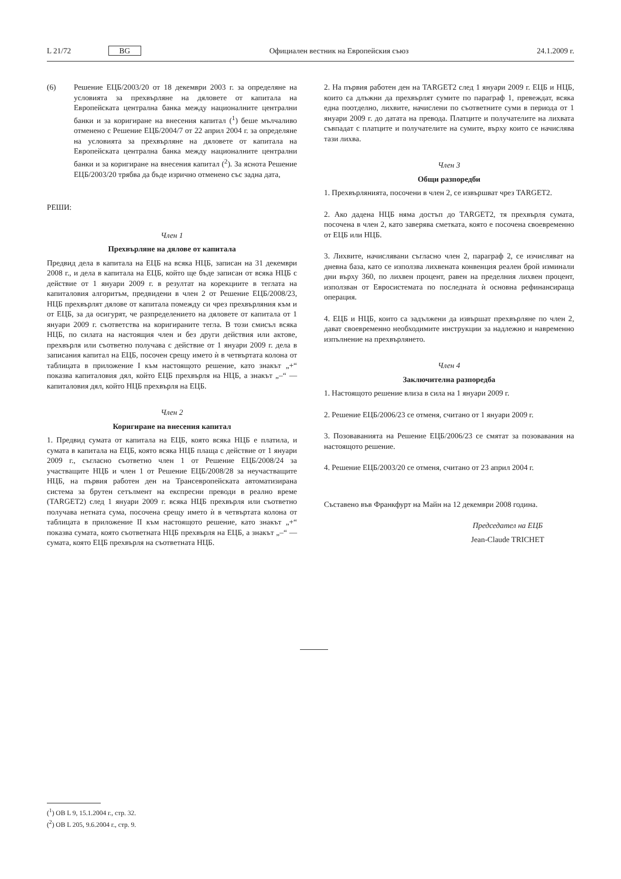L 21/72 BG Официален вестник на Европейския съюз 24.1.2009 г.
(6) Решение ЕЦБ/2003/20 от 18 декември 2003 г. за определяне на условията за прехвърляне на дяловете от капитала на Европейската централна банка между националните централни банки и за коригиране на внесения капитал (<sup>1</sup>) беше мълчаливо отменено с Решение ЕЦБ/2004/7 от 22 април 2004 г. за определяне на условията за прехвърляне на дяловете от капитала на Европейската централна банка между националните централни банки и за коригиране на внесения капитал (<sup>2</sup>). За яснота Решение ЕЦБ/2003/20 трябва да бъде изрично отменено със задна дата,
РЕШИ:
Член 1
Прехвърляне на дялове от капитала
Предвид дела в капитала на ЕЦБ на всяка НЦБ, записан на 31 декември 2008 г., и дела в капитала на ЕЦБ, който ще бъде записан от всяка НЦБ с действие от 1 януари 2009 г. в резултат на корекциите в теглата на капиталовия алгоритъм, предвидени в член 2 от Решение ЕЦБ/2008/23, НЦБ прехвърлят дялове от капитала помежду си чрез прехвърляния към и от ЕЦБ, за да осигурят, че разпределението на дяловете от капитала от 1 януари 2009 г. съответства на коригираните тегла. В този смисъл всяка НЦБ, по силата на настоящия член и без други действия или актове, прехвърля или съответно получава с действие от 1 януари 2009 г. дела в записания капитал на ЕЦБ, посочен срещу името ѝ в четвъртата колона от таблицата в приложение I към настоящото решение, като знакът „+“ показва капиталовия дял, който ЕЦБ прехвърля на НЦБ, а знакът „–“ — капиталовия дял, който НЦБ прехвърля на ЕЦБ.
Член 2
Коригиране на внесения капитал
1. Предвид сумата от капитала на ЕЦБ, която всяка НЦБ е платила, и сумата в капитала на ЕЦБ, която всяка НЦБ плаща с действие от 1 януари 2009 г., съгласно съответно член 1 от Решение ЕЦБ/2008/24 за участващите НЦБ и член 1 от Решение ЕЦБ/2008/28 за неучастващите НЦБ, на първия работен ден на Трансевропейската автоматизирана система за брутен сетълмент на експресни преводи в реално време (TARGET2) след 1 януари 2009 г. всяка НЦБ прехвърля или съответно получава нетната сума, посочена срещу името ѝ в четвъртата колона от таблицата в приложение II към настоящото решение, като знакът „+“ показва сумата, която съответната НЦБ прехвърля на ЕЦБ, а знакът „–“ — сумата, която ЕЦБ прехвърля на съответната НЦБ.
2. На първия работен ден на TARGET2 след 1 януари 2009 г. ЕЦБ и НЦБ, които са длъжни да прехвърлят сумите по параграф 1, превеждат, всяка една поотделно, лихвите, начислени по съответните суми в периода от 1 януари 2009 г. до датата на превода. Платците и получателите на лихвата съвпадат с платците и получателите на сумите, върху които се начислява тази лихва.
Член 3
Общи разпоредби
1. Прехвърлянията, посочени в член 2, се извършват чрез TARGET2.
2. Ако дадена НЦБ няма достъп до TARGET2, тя прехвърля сумата, посочена в член 2, като заверява сметката, която е посочена своевременно от ЕЦБ или НЦБ.
3. Лихвите, начислявани съгласно член 2, параграф 2, се изчисляват на дневна база, като се използва лихвената конвенция реален брой изминали дни върху 360, по лихвен процент, равен на пределния лихвен процент, използван от Евросистемата по последната ѝ основна рефинансираща операция.
4. ЕЦБ и НЦБ, които са задължени да извършат прехвърляне по член 2, дават своевременно необходимите инструкции за надлежно и навременно изпълнение на прехвърлянето.
Член 4
Заключителна разпоредба
1. Настоящото решение влиза в сила на 1 януари 2009 г.
2. Решение ЕЦБ/2006/23 се отменя, считано от 1 януари 2009 г.
3. Позоваванията на Решение ЕЦБ/2006/23 се смятат за позовавания на настоящото решение.
4. Решение ЕЦБ/2003/20 се отменя, считано от 23 април 2004 г.
Съставено във Франкфурт на Майн на 12 декември 2008 година.
Председател на ЕЦБ
Jean-Claude TRICHET
(<sup>1</sup>) ОВ L 9, 15.1.2004 г., стр. 32.
(<sup>2</sup>) ОВ L 205, 9.6.2004 г., стр. 9.